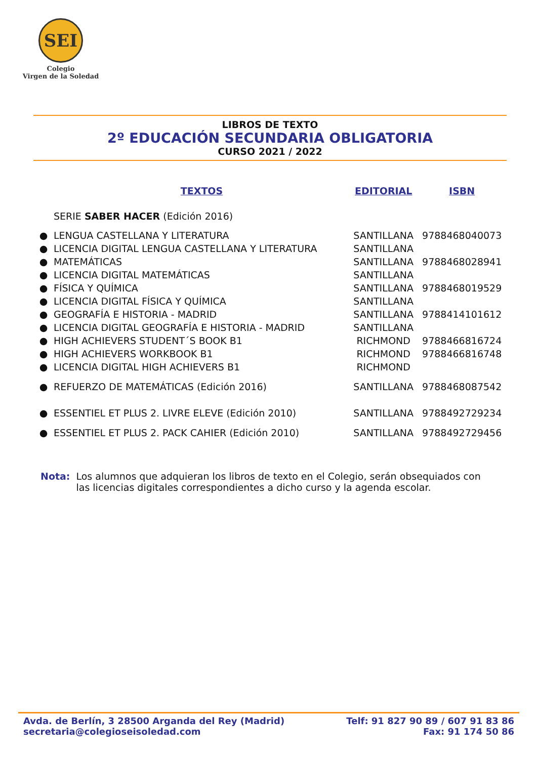SEI
Colegio
Virgen de la Soledad
LIBROS DE TEXTO
2º EDUCACIÓN SECUNDARIA OBLIGATORIA
CURSO 2021 / 2022
| | TEXTOS | EDITORIAL | ISBN |
| --- | --- | --- | --- |
| | SERIE SABER HACER (Edición 2016) | | |
| ● | LENGUA CASTELLANA Y LITERATURA | SANTILLANA | 9788468040073 |
| ● | LICENCIA DIGITAL LENGUA CASTELLANA Y LITERATURA | SANTILLANA | |
| ● | MATEMÁTICAS | SANTILLANA | 9788468028941 |
| ● | LICENCIA DIGITAL MATEMÁTICAS | SANTILLANA | |
| ● | FÍSICA Y QUÍMICA | SANTILLANA | 9788468019529 |
| ● | LICENCIA DIGITAL FÍSICA Y QUÍMICA | SANTILLANA | |
| ● | GEOGRAFÍA E HISTORIA - MADRID | SANTILLANA | 9788414101612 |
| ● | LICENCIA DIGITAL GEOGRAFÍA E HISTORIA - MADRID | SANTILLANA | |
| ● | HIGH ACHIEVERS STUDENT´S BOOK B1 | RICHMOND | 9788466816724 |
| ● | HIGH ACHIEVERS WORKBOOK B1 | RICHMOND | 9788466816748 |
| ● | LICENCIA DIGITAL HIGH ACHIEVERS B1 | RICHMOND | |
| ● | REFUERZO DE MATEMÁTICAS (Edición 2016) | SANTILLANA | 9788468087542 |
| ● | ESSENTIEL ET PLUS 2. LIVRE ELEVE (Edición 2010) | SANTILLANA | 9788492729234 |
| ● | ESSENTIEL ET PLUS 2. PACK CAHIER (Edición 2010) | SANTILLANA | 9788492729456 |
Nota: Los alumnos que adquieran los libros de texto en el Colegio, serán obsequiados con las licencias digitales correspondientes a dicho curso y la agenda escolar.
Avda. de Berlín, 3 28500 Arganda del Rey (Madrid)
secretaria@colegioseisoledad.com
Telf: 91 827 90 89 / 607 91 83 86
Fax: 91 174 50 86